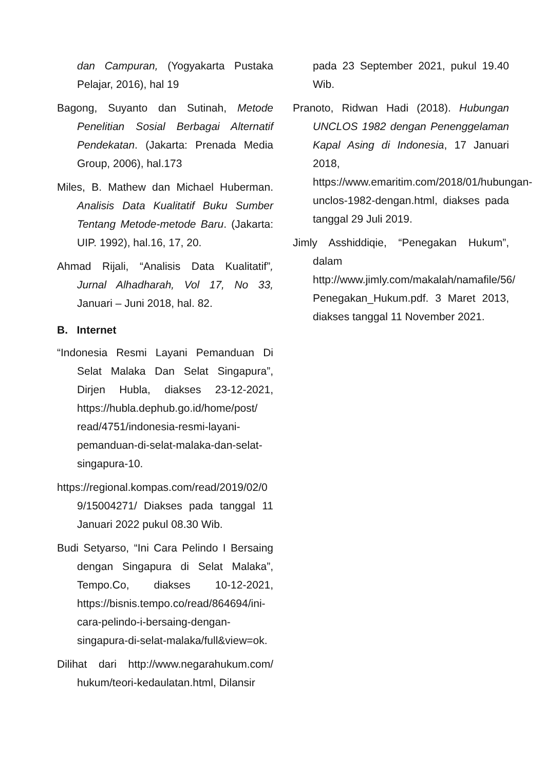dan Campuran, (Yogyakarta Pustaka Pelajar, 2016), hal 19
Bagong, Suyanto dan Sutinah, Metode Penelitian Sosial Berbagai Alternatif Pendekatan. (Jakarta: Prenada Media Group, 2006), hal.173
Miles, B. Mathew dan Michael Huberman. Analisis Data Kualitatif Buku Sumber Tentang Metode-metode Baru. (Jakarta: UIP. 1992), hal.16, 17, 20.
Ahmad Rijali, “Analisis Data Kualitatif”, Jurnal Alhadharah, Vol 17, No 33, Januari – Juni 2018, hal. 82.
B. Internet
“Indonesia Resmi Layani Pemanduan Di Selat Malaka Dan Selat Singapura”, Dirjen Hubla, diakses 23-12-2021, https://hubla.dephub.go.id/home/post/ read/4751/indonesia-resmi-layani-pemanduan-di-selat-malaka-dan-selat-singapura-10.
https://regional.kompas.com/read/2019/02/0 9/15004271/ Diakses pada tanggal 11 Januari 2022 pukul 08.30 Wib.
Budi Setyarso, “Ini Cara Pelindo I Bersaing dengan Singapura di Selat Malaka”, Tempo.Co, diakses 10-12-2021, https://bisnis.tempo.co/read/864694/ini-cara-pelindo-i-bersaing-dengan-singapura-di-selat-malaka/full&view=ok.
Dilihat dari http://www.negarahukum.com/ hukum/teori-kedaulatan.html, Dilansir
pada 23 September 2021, pukul 19.40 Wib.
Pranoto, Ridwan Hadi (2018). Hubungan UNCLOS 1982 dengan Penenggelaman Kapal Asing di Indonesia, 17 Januari 2018, https://www.emaritim.com/2018/01/hubungan-unclos-1982-dengan.html, diakses pada tanggal 29 Juli 2019.
Jimly Asshiddiqie, “Penegakan Hukum”, dalam http://www.jimly.com/makalah/namafile/56/ Penegakan_Hukum.pdf. 3 Maret 2013, diakses tanggal 11 November 2021.